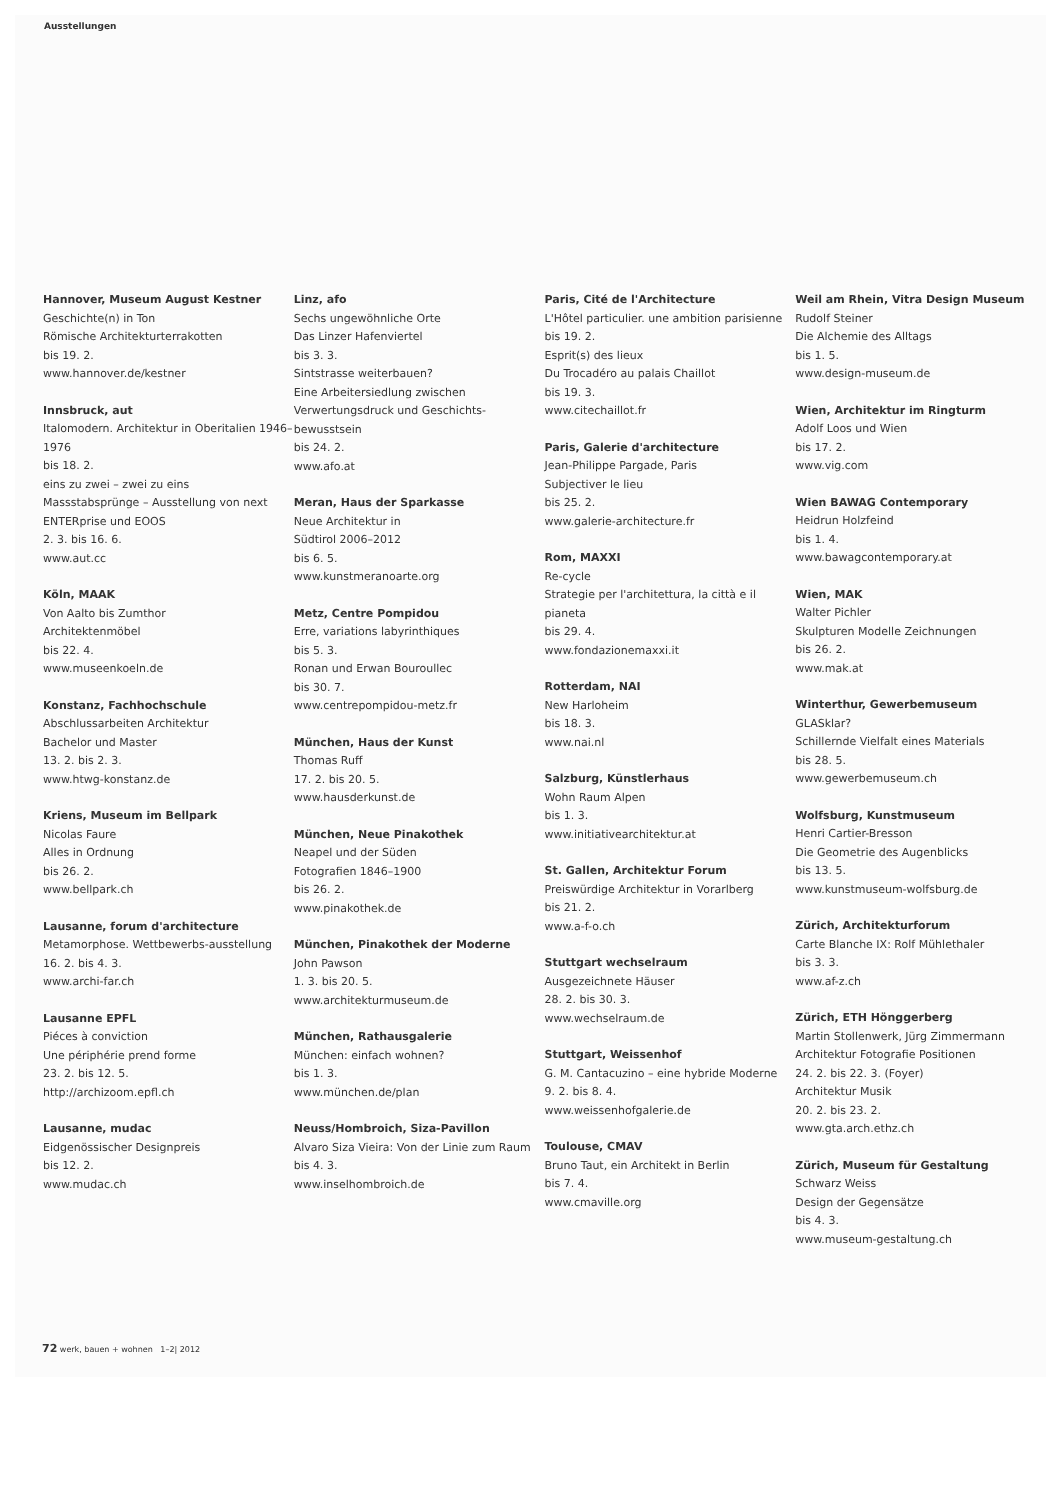Ausstellungen
Hannover, Museum August Kestner
Geschichte(n) in Ton
Römische Architekturterrakotten
bis 19. 2.
www.hannover.de/kestner
Innsbruck, aut
Italomodern. Architektur in Oberitalien 1946–1976
bis 18. 2.
eins zu zwei – zwei zu eins
Massstabsprünge – Ausstellung von next ENTERprise und EOOS
2. 3. bis 16. 6.
www.aut.cc
Köln, MAAK
Von Aalto bis Zumthor
Architektenmöbel
bis 22. 4.
www.museenkoeln.de
Konstanz, Fachhochschule
Abschlussarbeiten Architektur
Bachelor und Master
13. 2. bis 2. 3.
www.htwg-konstanz.de
Kriens, Museum im Bellpark
Nicolas Faure
Alles in Ordnung
bis 26. 2.
www.bellpark.ch
Lausanne, forum d'architecture
Metamorphose. Wettbewerbs-ausstellung
16. 2. bis 4. 3.
www.archi-far.ch
Lausanne EPFL
Piéces à conviction
Une périphérie prend forme
23. 2. bis 12. 5.
http://archizoom.epfl.ch
Lausanne, mudac
Eidgenössischer Designpreis
bis 12. 2.
www.mudac.ch
Linz, afo
Sechs ungewöhnliche Orte
Das Linzer Hafenviertel
bis 3. 3.
Sintstrasse weiterbauen?
Eine Arbeitersiedlung zwischen Verwertungsdruck und Geschichts-bewusstsein
bis 24. 2.
www.afo.at
Meran, Haus der Sparkasse
Neue Architektur in
Südtirol 2006–2012
bis 6. 5.
www.kunstmeranoarte.org
Metz, Centre Pompidou
Erre, variations labyrinthiques
bis 5. 3.
Ronan und Erwan Bouroullec
bis 30. 7.
www.centrepompidou-metz.fr
München, Haus der Kunst
Thomas Ruff
17. 2. bis 20. 5.
www.hausderkunst.de
München, Neue Pinakothek
Neapel und der Süden
Fotografien 1846–1900
bis 26. 2.
www.pinakothek.de
München, Pinakothek der Moderne
John Pawson
1. 3. bis 20. 5.
www.architekturmuseum.de
München, Rathausgalerie
München: einfach wohnen?
bis 1. 3.
www.münchen.de/plan
Neuss/Hombroich, Siza-Pavillon
Alvaro Siza Vieira: Von der Linie zum Raum
bis 4. 3.
www.inselhombroich.de
Paris, Cité de l'Architecture
L'Hôtel particulier. une ambition parisienne
bis 19. 2.
Esprit(s) des lieux
Du Trocadéro au palais Chaillot
bis 19. 3.
www.citechaillot.fr
Paris, Galerie d'architecture
Jean-Philippe Pargade, Paris
Subjectiver le lieu
bis 25. 2.
www.galerie-architecture.fr
Rom, MAXXI
Re-cycle
Strategie per l'architettura, la città e il pianeta
bis 29. 4.
www.fondazionemaxxi.it
Rotterdam, NAI
New Harloheim
bis 18. 3.
www.nai.nl
Salzburg, Künstlerhaus
Wohn Raum Alpen
bis 1. 3.
www.initiativearchitektur.at
St. Gallen, Architektur Forum
Preiswürdige Architektur in Vorarlberg
bis 21. 2.
www.a-f-o.ch
Stuttgart wechselraum
Ausgezeichnete Häuser
28. 2. bis 30. 3.
www.wechselraum.de
Stuttgart, Weissenhof
G. M. Cantacuzino – eine hybride Moderne
9. 2. bis 8. 4.
www.weissenhofgalerie.de
Toulouse, CMAV
Bruno Taut, ein Architekt in Berlin
bis 7. 4.
www.cmaville.org
Weil am Rhein, Vitra Design Museum
Rudolf Steiner
Die Alchemie des Alltags
bis 1. 5.
www.design-museum.de
Wien, Architektur im Ringturm
Adolf Loos und Wien
bis 17. 2.
www.vig.com
Wien BAWAG Contemporary
Heidrun Holzfeind
bis 1. 4.
www.bawagcontemporary.at
Wien, MAK
Walter Pichler
Skulpturen Modelle Zeichnungen
bis 26. 2.
www.mak.at
Winterthur, Gewerbemuseum
GLASklar?
Schillernde Vielfalt eines Materials
bis 28. 5.
www.gewerbemuseum.ch
Wolfsburg, Kunstmuseum
Henri Cartier-Bresson
Die Geometrie des Augenblicks
bis 13. 5.
www.kunstmuseum-wolfsburg.de
Zürich, Architekturforum
Carte Blanche IX: Rolf Mühlethaler
bis 3. 3.
www.af-z.ch
Zürich, ETH Hönggerberg
Martin Stollenwerk, Jürg Zimmermann
Architektur Fotografie Positionen
24. 2. bis 22. 3. (Foyer)
Architektur Musik
20. 2. bis 23. 2.
www.gta.arch.ethz.ch
Zürich, Museum für Gestaltung
Schwarz Weiss
Design der Gegensätze
bis 4. 3.
www.museum-gestaltung.ch
72 werk, bauen + wohnen 1–2| 2012